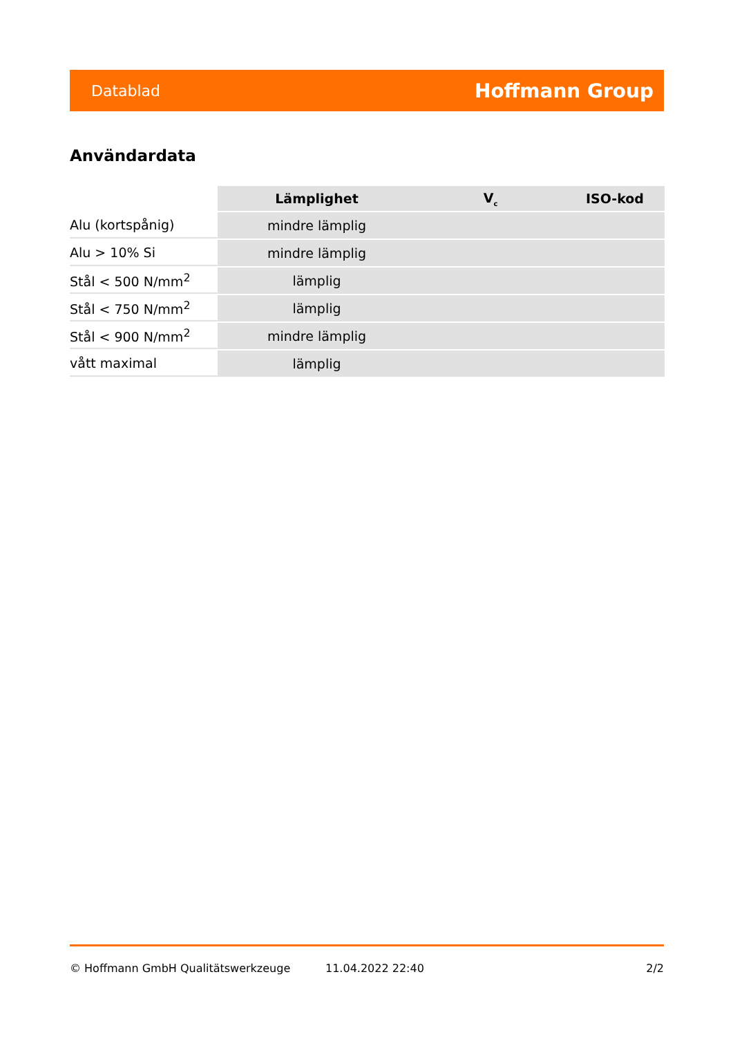Datablad Hoffmann Group
Användardata
| | Lämplighet | V<sub>c</sub> | ISO-kod |
| Alu (kortspånig) | mindre lämplig | | |
| Alu > 10% Si | mindre lämplig | | |
| Stål < 500 N/mm<sup>2</sup> | lämplig | | |
| Stål < 750 N/mm<sup>2</sup> | lämplig | | |
| Stål < 900 N/mm<sup>2</sup> | mindre lämplig | | |
| vått maximal | lämplig | | |
© Hoffmann GmbH Qualitätswerkzeuge 11.04.2022 22:40 2/2